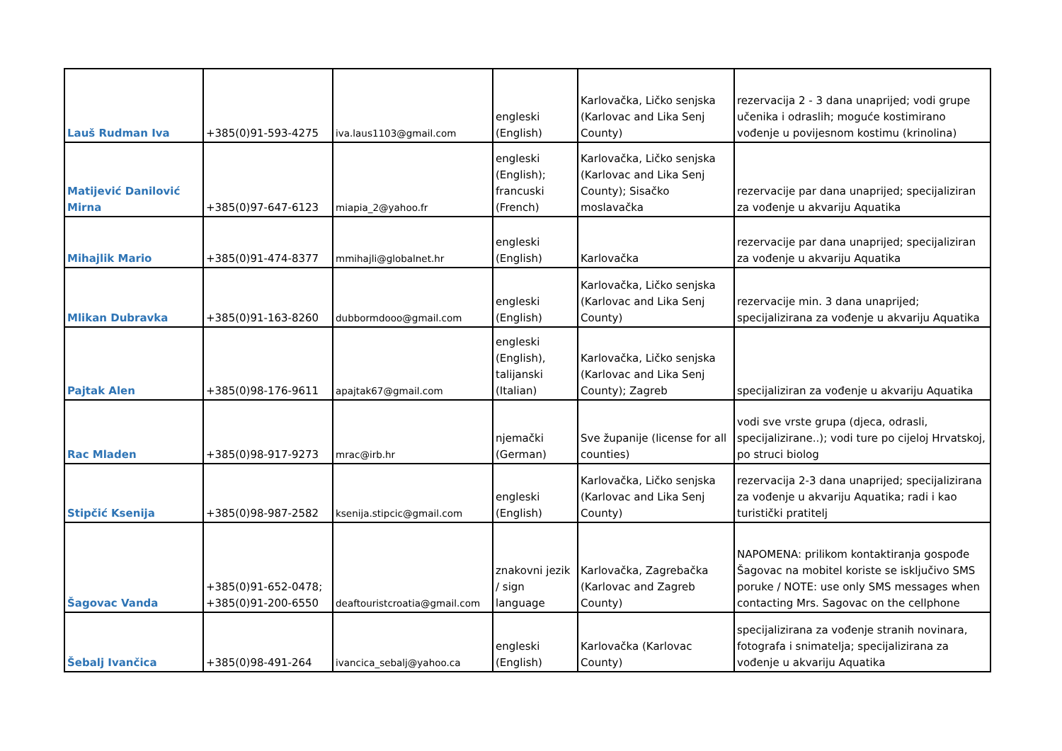| Lauš Rudman Iva | +385(0)91-593-4275 | iva.laus1103@gmail.com | engleski (English) | Karlovačka, Ličko senjska (Karlovac and Lika Senj County) | rezervacija 2 - 3 dana unaprijed; vodi grupe učenika i odraslih; moguće kostimirano vođenje u povijesnom kostimu (krinolina) |
| Matijević Danilović Mirna | +385(0)97-647-6123 | miapia_2@yahoo.fr | engleski (English); francuski (French) | Karlovačka, Ličko senjska (Karlovac and Lika Senj County); Sisačko moslavačka | rezervacije par dana unaprijed; specijaliziran za vođenje u akvariju Aquatika |
| Mihajlik Mario | +385(0)91-474-8377 | mmihajli@globalnet.hr | engleski (English) | Karlovačka | rezervacije par dana unaprijed; specijaliziran za vođenje u akvariju Aquatika |
| Mlikan Dubravka | +385(0)91-163-8260 | dubbormdooo@gmail.com | engleski (English) | Karlovačka, Ličko senjska (Karlovac and Lika Senj County) | rezervacije min. 3 dana unaprijed; specijalizirana za vođenje u akvariju Aquatika |
| Pajtak Alen | +385(0)98-176-9611 | apajtak67@gmail.com | engleski (English), talijanski (Italian) | Karlovačka, Ličko senjska (Karlovac and Lika Senj County); Zagreb | specijaliziran za vođenje u akvariju Aquatika |
| Rac Mladen | +385(0)98-917-9273 | mrac@irb.hr | njemački (German) | Sve županije (license for all counties) | vodi sve vrste grupa (djeca, odrasli, specijalizirane..); vodi ture po cijeloj Hrvatskoj, po struci biolog |
| Stipčić Ksenija | +385(0)98-987-2582 | ksenija.stipcic@gmail.com | engleski (English) | Karlovačka, Ličko senjska (Karlovac and Lika Senj County) | rezervacija 2-3 dana unaprijed; specijalizirana za vođenje u akvariju Aquatika; radi i kao turistički pratitelj |
| Šagovac Vanda | +385(0)91-652-0478; +385(0)91-200-6550 | deaftouristcroatia@gmail.com | znakovni jezik / sign language | Karlovačka, Zagrebačka (Karlovac and Zagreb County) | NAPOMENA: prilikom kontaktiranja gospođe Šagovac na mobitel koriste se isključivo SMS poruke / NOTE: use only SMS messages when contacting Mrs. Sagovac on the cellphone |
| Šebalj Ivančica | +385(0)98-491-264 | ivancica_sebalj@yahoo.ca | engleski (English) | Karlovačka (Karlovac County) | specijalizirana za vođenje stranih novinara, fotografa i snimatelja; specijalizirana za vođenje u akvariju Aquatika |